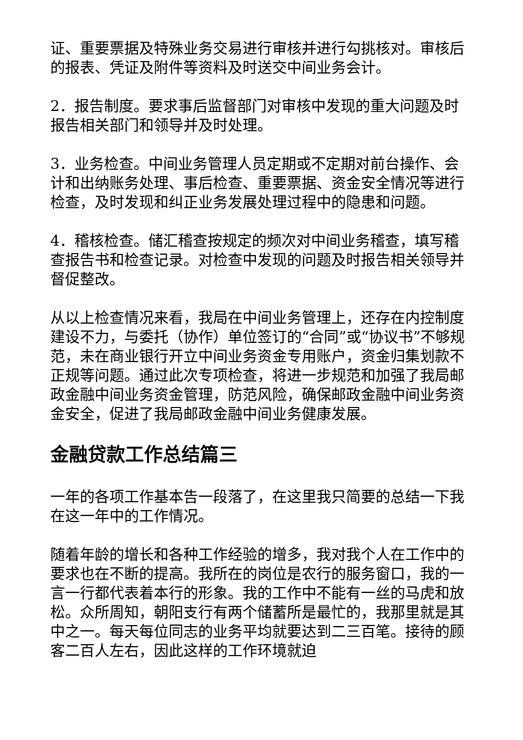证、重要票据及特殊业务交易进行审核并进行勾挑核对。审核后的报表、凭证及附件等资料及时送交中间业务会计。
2．报告制度。要求事后监督部门对审核中发现的重大问题及时报告相关部门和领导并及时处理。
3．业务检查。中间业务管理人员定期或不定期对前台操作、会计和出纳账务处理、事后检查、重要票据、资金安全情况等进行检查，及时发现和纠正业务发展处理过程中的隐患和问题。
4．稽核检查。储汇稽查按规定的频次对中间业务稽查，填写稽查报告书和检查记录。对检查中发现的问题及时报告相关领导并督促整改。
从以上检查情况来看，我局在中间业务管理上，还存在内控制度建设不力，与委托（协作）单位签订的“合同”或“协议书”不够规范，未在商业银行开立中间业务资金专用账户，资金归集划款不正规等问题。通过此次专项检查，将进一步规范和加强了我局邮政金融中间业务资金管理，防范风险，确保邮政金融中间业务资金安全，促进了我局邮政金融中间业务健康发展。
金融贷款工作总结篇三
一年的各项工作基本告一段落了，在这里我只简要的总结一下我在这一年中的工作情况。
随着年龄的增长和各种工作经验的增多，我对我个人在工作中的要求也在不断的提高。我所在的岗位是农行的服务窗口，我的一言一行都代表着本行的形象。我的工作中不能有一丝的马虎和放松。众所周知，朝阳支行有两个储蓄所是最忙的，我那里就是其中之一。每天每位同志的业务平均就要达到二三百笔。接待的顾客二百人左右，因此这样的工作环境就迫